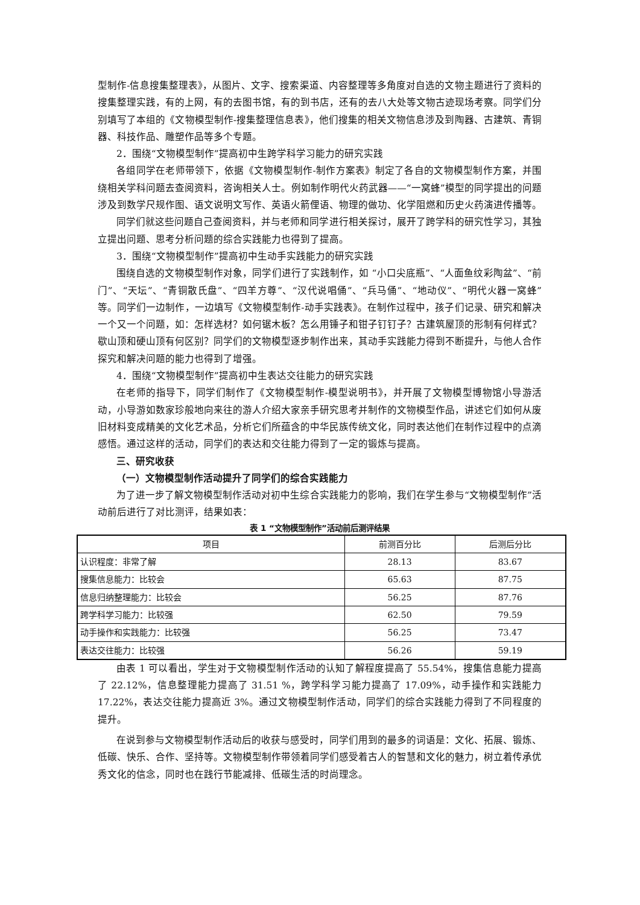型制作-信息搜集整理表》，从图片、文字、搜索渠道、内容整理等多角度对自选的文物主题进行了资料的搜集整理实践，有的上网，有的去图书馆，有的到书店，还有的去八大处等文物古迹现场考察。同学们分别填写了本组的《文物模型制作-搜集整理信息表》，他们搜集的相关文物信息涉及到陶器、古建筑、青铜器、科技作品、雕塑作品等多个专题。
2．围绕“文物模型制作”提高初中生跨学科学习能力的研究实践
各组同学在老师带领下，依据《文物模型制作-制作方案表》制定了各自的文物模型制作方案，并围绕相关学科问题去查阅资料，咨询相关人士。例如制作明代火药武器——“一窝蜂”模型的同学提出的问题涉及到数学尺规作图、语文说明文写作、英语火箭俚语、物理的做功、化学阻燃和历史火药演进传播等。
同学们就这些问题自己查阅资料，并与老师和同学进行相关探讨，展开了跨学科的研究性学习，其独立提出问题、思考分析问题的综合实践能力也得到了提高。
3．围绕“文物模型制作”提高初中生动手实践能力的研究实践
围绕自选的文物模型制作对象，同学们进行了实践制作，如 “小口尖底瓶”、“人面鱼纹彩陶盆”、“前门”、“天坛”、“青铜散氏盘”、“四羊方尊”、“汉代说唱俑”、“兵马俑”、“地动仪”、“明代火器一窝蜂”等。同学们一边制作，一边填写《文物模型制作-动手实践表》。在制作过程中，孩子们记录、研究和解决一个又一个问题，如：怎样选材？如何锯木板？怎么用锤子和钳子钉钉子？古建筑屋顶的形制有何样式？歇山顶和硬山顶有何区别？同学们的文物模型逐步制作出来，其动手实践能力得到不断提升，与他人合作探究和解决问题的能力也得到了增强。
4．围绕“文物模型制作”提高初中生表达交往能力的研究实践
在老师的指导下，同学们制作了《文物模型制作-模型说明书》，并开展了文物模型博物馆小导游活动，小导游如数家珍般地向来往的游人介绍大家亲手研究思考并制作的文物模型作品，讲述它们如何从废旧材料变成精美的文化艺术品，分析它们所蕴含的中华民族传统文化，同时表达他们在制作过程中的点滴感悟。通过这样的活动，同学们的表达和交往能力得到了一定的锻炼与提高。
三、研究收获
（一）文物模型制作活动提升了同学们的综合实践能力
为了进一步了解文物模型制作活动对初中生综合实践能力的影响，我们在学生参与“文物模型制作”活动前后进行了对比测评，结果如表：
表 1 “文物模型制作”活动前后测评结果
| 项目 | 前测百分比 | 后测后分比 |
| --- | --- | --- |
| 认识程度：非常了解 | 28.13 | 83.67 |
| 搜集信息能力：比较会 | 65.63 | 87.75 |
| 信息归纳整理能力：比较会 | 56.25 | 87.76 |
| 跨学科学习能力：比较强 | 62.50 | 79.59 |
| 动手操作和实践能力：比较强 | 56.25 | 73.47 |
| 表达交往能力：比较强 | 56.26 | 59.19 |
由表 1 可以看出，学生对于文物模型制作活动的认知了解程度提高了 55.54%，搜集信息能力提高了 22.12%，信息整理能力提高了 31.51 %，跨学科学习能力提高了 17.09%，动手操作和实践能力 17.22%，表达交往能力提高近 3%。通过文物模型制作活动，同学们的综合实践能力得到了不同程度的提升。
在说到参与文物模型制作活动后的收获与感受时，同学们用到的最多的词语是：文化、拓展、锻炼、低碳、快乐、合作、坚持等。文物模型制作带领着同学们感受着古人的智慧和文化的魅力，树立着传承优秀文化的信念，同时也在践行节能减排、低碳生活的时尚理念。